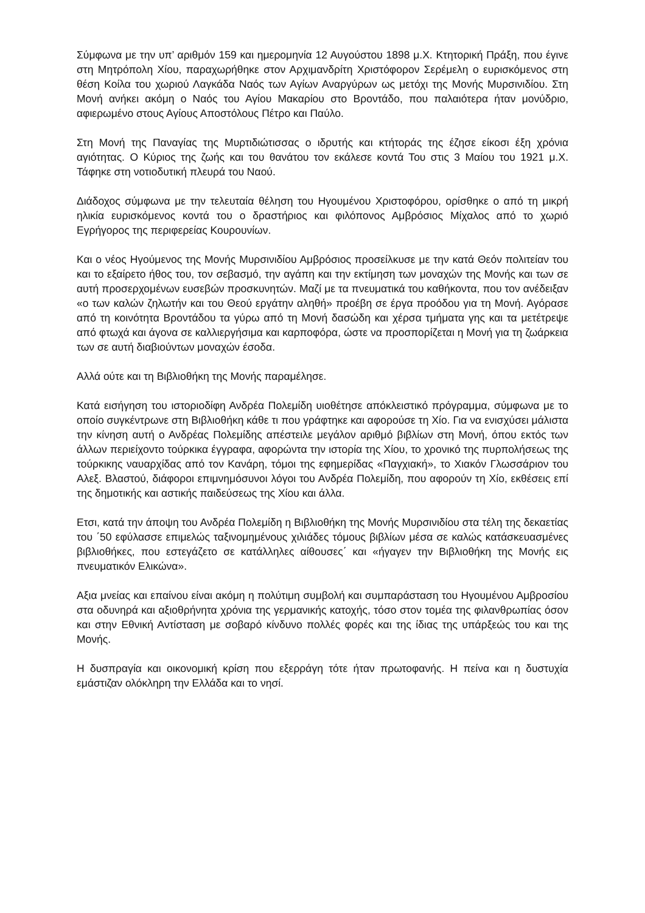Σύμφωνα με την υπ’ αριθμόν 159 και ημερομηνία 12 Αυγούστου 1898 μ.Χ. Κτητορική Πράξη, που έγινε στη Μητρόπολη Χίου, παραχωρήθηκε στον Αρχιμανδρίτη Χριστόφορον Σερέμελη ο ευρισκόμενος στη θέση Κοίλα του χωριού Λαγκάδα Ναός των Αγίων Αναργύρων ως μετόχι της Μονής Μυρσινιδίου. Στη Μονή ανήκει ακόμη ο Ναός του Αγίου Μακαρίου στο Βροντάδο, που παλαιότερα ήταν μονύδριο, αφιερωμένο στους Αγίους Αποστόλους Πέτρο και Παύλο.
Στη Μονή της Παναγίας της Μυρτιδιώτισσας ο ιδρυτής και κτήτοράς της έζησε είκοσι έξη χρόνια αγιότητας. Ο Κύριος της ζωής και του θανάτου τον εκάλεσε κοντά Του στις 3 Μαίου του 1921 μ.Χ. Τάφηκε στη νοτιοδυτική πλευρά του Ναού.
Διάδοχος σύμφωνα με την τελευταία θέληση του Ηγουμένου Χριστοφόρου, ορίσθηκε ο από τη μικρή ηλικία ευρισκόμενος κοντά του ο δραστήριος και φιλόπονος Αμβρόσιος Μίχαλος από το χωριό Εγρήγορος της περιφερείας Κουρουνίων.
Και ο νέος Ηγούμενος της Μονής Μυρσινιδίου Αμβρόσιος προσείλκυσε με την κατά Θεόν πολιτείαν του και το εξαίρετο ήθος του, τον σεβασμό, την αγάπη και την εκτίμηση των μοναχών της Μονής και των σε αυτή προσερχομένων ευσεβών προσκυνητών. Μαζί με τα πνευματικά του καθήκοντα, που τον ανέδειξαν «ο των καλών ζηλωτήν και του Θεού εργάτην αληθή» προέβη σε έργα προόδου για τη Μονή. Αγόρασε από τη κοινότητα Βροντάδου τα γύρω από τη Μονή δασώδη και χέρσα τμήματα γης και τα μετέτρεψε από φτωχά και άγονα σε καλλιεργήσιμα και καρποφόρα, ώστε να προσπορίζεται η Μονή για τη ζωάρκεια των σε αυτή διαβιούντων μοναχών έσοδα.
Αλλά ούτε και τη Βιβλιοθήκη της Μονής παραμέλησε.
Κατά εισήγηση του ιστοριοδίφη Ανδρέα Πολεμίδη υιοθέτησε απόκλειστικό πρόγραμμα, σύμφωνα με το οποίο συγκέντρωνε στη Βιβλιοθήκη κάθε τι που γράφτηκε και αφορούσε τη Χίο. Για να ενισχύσει μάλιστα την κίνηση αυτή ο Ανδρέας Πολεμίδης απέστειλε μεγάλον αριθμό βιβλίων στη Μονή, όπου εκτός των άλλων περιείχοντο τούρκικα έγγραφα, αφορώντα την ιστορία της Χίου, το χρονικό της πυρπολήσεως της τούρκικης ναυαρχίδας από τον Κανάρη, τόμοι της εφημερίδας «Παγχιακή», το Χιακόν Γλωσσάριον του Αλεξ. Βλαστού, διάφοροι επιμνημόσυνοι λόγοι του Ανδρέα Πολεμίδη, που αφορούν τη Χίο, εκθέσεις επί της δημοτικής και αστικής παιδεύσεως της Χίου και άλλα.
Ετσι, κατά την άποψη του Ανδρέα Πολεμίδη η Βιβλιοθήκη της Μονής Μυρσινιδίου στα τέλη της δεκαετίας του ΄50 εφύλασσε επιμελώς ταξινομημένους χιλιάδες τόμους βιβλίων μέσα σε καλώς κατάσκευασμένες βιβλιοθήκες, που εστεγάζετο σε κατάλληλες αίθουσες΄ και «ήγαγεν την Βιβλιοθήκη της Μονής εις πνευματικόν Ελικώνα».
Αξια μνείας και επαίνου είναι ακόμη η πολύτιμη συμβολή και συμπαράσταση του Ηγουμένου Αμβροσίου στα οδυνηρά και αξιοθρήνητα χρόνια της γερμανικής κατοχής, τόσο στον τομέα της φιλανθρωπίας όσον και στην Εθνική Αντίσταση με σοβαρό κίνδυνο πολλές φορές και της ίδιας της υπάρξεώς του και της Μονής.
Η δυσπραγία και οικονομική κρίση που εξερράγη τότε ήταν πρωτοφανής. Η πείνα και η δυστυχία εμάστιζαν ολόκληρη την Ελλάδα και το νησί.